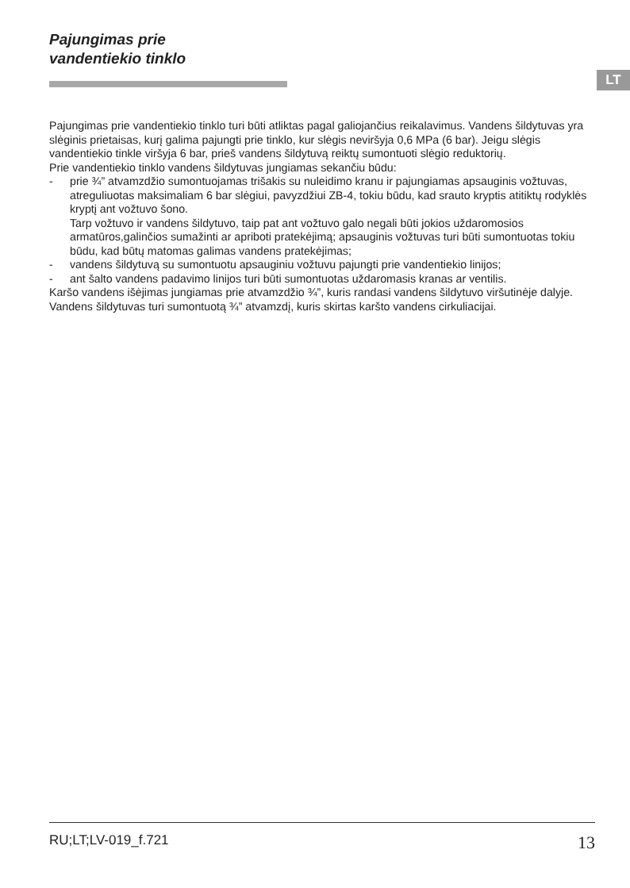Pajungimas prie
vandentiekio tinklo
LT
Pajungimas prie vandentiekio tinklo turi būti atliktas pagal galiojančius reikalavimus. Vandens šildytuvas yra slėginis prietaisas, kurį galima pajungti prie tinklo, kur slėgis neviršyja 0,6 MPa (6 bar). Jeigu slėgis vandentiekio tinkle viršyja 6 bar, prieš vandens šildytuvą reiktų sumontuoti slėgio reduktorių.
Prie vandentiekio tinklo vandens šildytuvas jungiamas sekančiu būdu:
- prie ¾” atvamzdžio sumontuojamas trišakis su nuleidimo kranu ir pajungiamas apsauginis vožtuvas, atreguliuotas maksimaliam 6 bar slėgiui, pavyzdžiui ZB-4, tokiu būdu, kad srauto kryptis atitiktų rodyklės kryptį ant vožtuvo šono.
Tarp vožtuvo ir vandens šildytuvo, taip pat ant vožtuvo galo negali būti jokios uždaromosios armatūros,galinčios sumažinti ar apriboti pratekėjimą; apsauginis vožtuvas turi būti sumontuotas tokiu būdu, kad būtų matomas galimas vandens pratekėjimas;
- vandens šildytuvą su sumontuotu apsauginiu vožtuvu pajungti prie vandentiekio linijos;
- ant šalto vandens padavimo linijos turi būti sumontuotas uždaromasis kranas ar ventilis.
Karšo vandens išėjimas jungiamas prie atvamzdžio ¾”, kuris randasi vandens šildytuvo viršutinėje dalyje.
Vandens šildytuvas turi sumontuotą ¾” atvamzdį, kuris skirtas karšto vandens cirkuliacijai.
RU;LT;LV-019_f.721 13